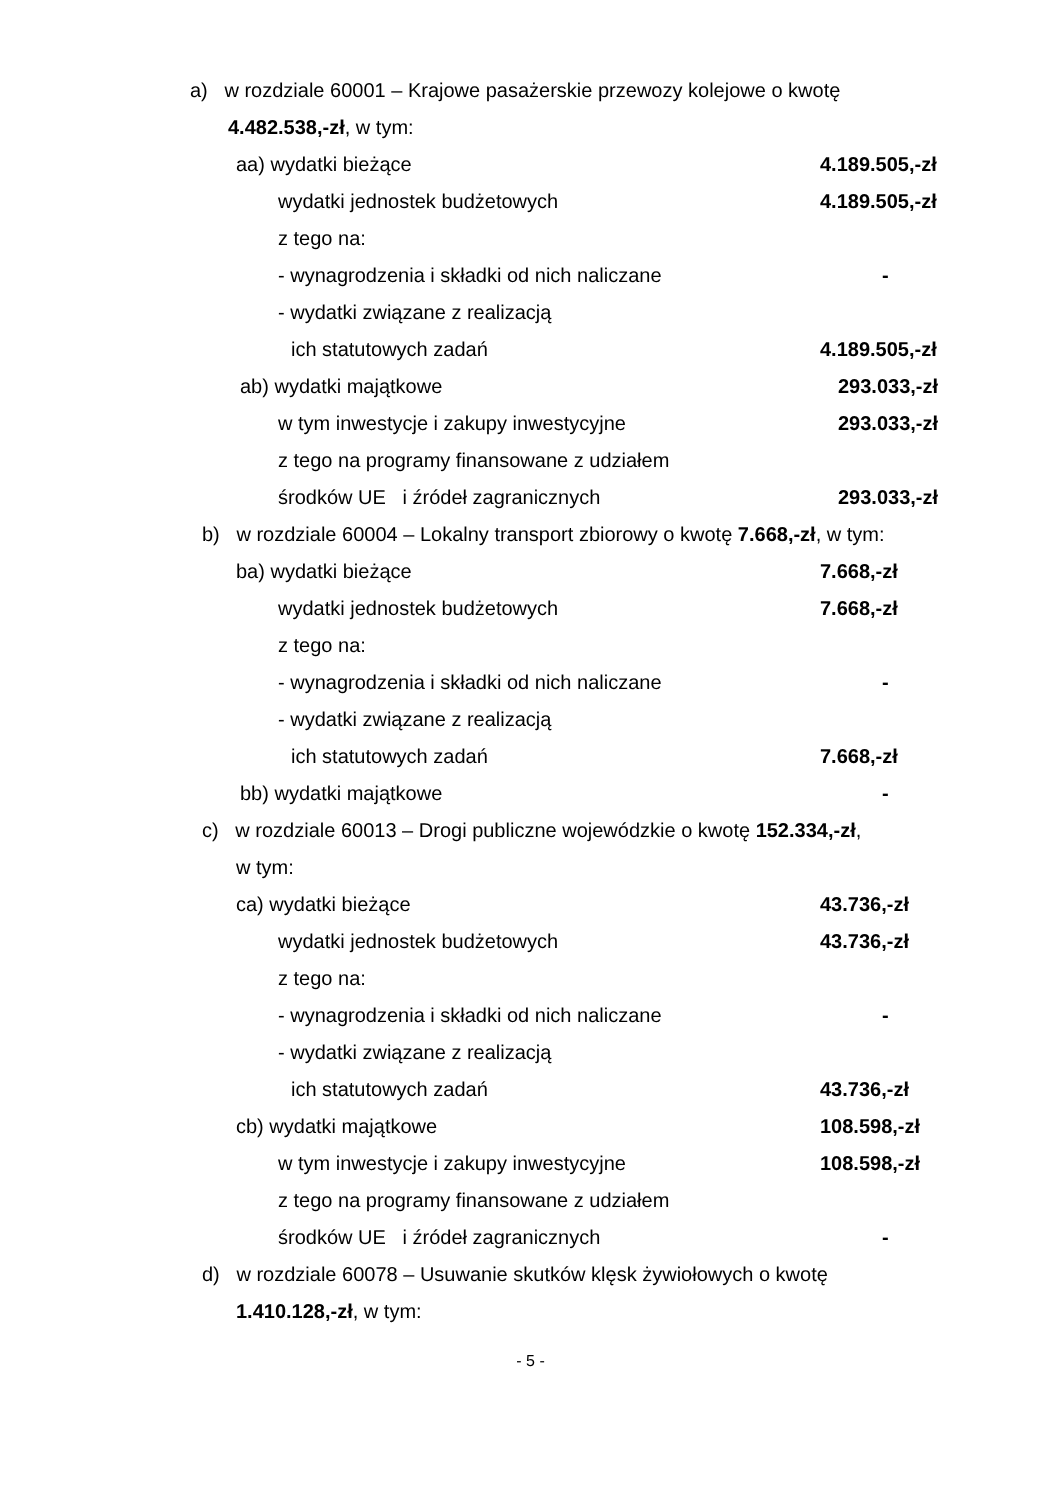a) w rozdziale 60001 – Krajowe pasażerskie przewozy kolejowe o kwotę
4.482.538,-zł, w tym:
aa) wydatki bieżące 4.189.505,-zł
wydatki jednostek budżetowych 4.189.505,-zł
z tego na:
- wynagrodzenia i składki od nich naliczane -
- wydatki związane z realizacją
ich statutowych zadań 4.189.505,-zł
ab) wydatki majątkowe 293.033,-zł
w tym inwestycje i zakupy inwestycyjne 293.033,-zł
z tego na programy finansowane z udziałem
środków UE i źródeł zagranicznych 293.033,-zł
b) w rozdziale 60004 – Lokalny transport zbiorowy o kwotę 7.668,-zł, w tym:
ba) wydatki bieżące 7.668,-zł
wydatki jednostek budżetowych 7.668,-zł
z tego na:
- wynagrodzenia i składki od nich naliczane -
- wydatki związane z realizacją
ich statutowych zadań 7.668,-zł
bb) wydatki majątkowe -
c) w rozdziale 60013 – Drogi publiczne wojewódzkie o kwotę 152.334,-zł,
w tym:
ca) wydatki bieżące 43.736,-zł
wydatki jednostek budżetowych 43.736,-zł
z tego na:
- wynagrodzenia i składki od nich naliczane -
- wydatki związane z realizacją
ich statutowych zadań 43.736,-zł
cb) wydatki majątkowe 108.598,-zł
w tym inwestycje i zakupy inwestycyjne 108.598,-zł
z tego na programy finansowane z udziałem
środków UE i źródeł zagranicznych -
d) w rozdziale 60078 – Usuwanie skutków klęsk żywiołowych o kwotę
1.410.128,-zł, w tym:
- 5 -